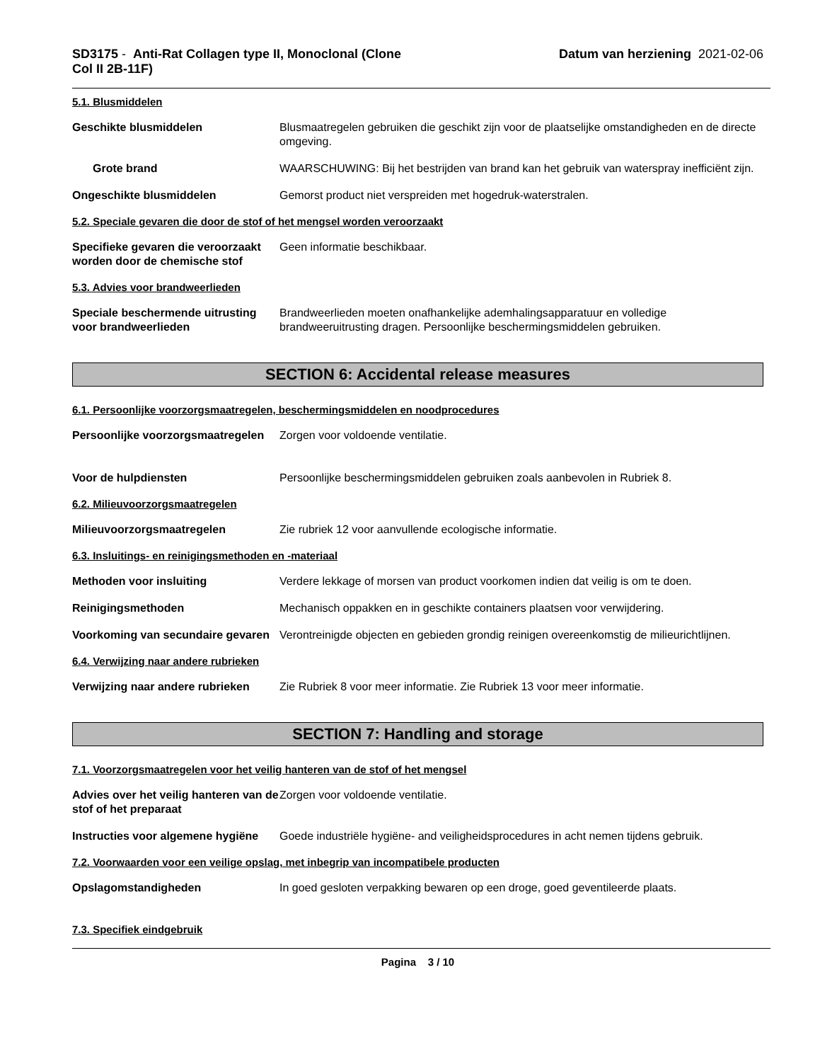SD3175 - Anti-Rat Collagen type II, Monoclonal (Clone
Col II 2B-11F)
Datum van herziening 2021-02-06
5.1. Blusmiddelen
Geschikte blusmiddelen Blusmaatregelen gebruiken die geschikt zijn voor de plaatselijke omstandigheden en de directe omgeving.
Grote brand WAARSCHUWING: Bij het bestrijden van brand kan het gebruik van waterspray inefficiënt zijn.
Ongeschikte blusmiddelen Gemorst product niet verspreiden met hogedruk-waterstralen.
5.2. Speciale gevaren die door de stof of het mengsel worden veroorzaakt
Specifieke gevaren die veroorzaakt worden door de chemische stof
Geen informatie beschikbaar.
5.3. Advies voor brandweerlieden
Speciale beschermende uitrusting voor brandweerlieden
Brandweerlieden moeten onafhankelijke ademhalingsapparatuur en volledige brandweeruitrusting dragen. Persoonlijke beschermingsmiddelen gebruiken.
SECTION 6: Accidental release measures
6.1. Persoonlijke voorzorgsmaatregelen, beschermingsmiddelen en noodprocedures
Persoonlijke voorzorgsmaatregelen
Zorgen voor voldoende ventilatie.
Voor de hulpdiensten Persoonlijke beschermingsmiddelen gebruiken zoals aanbevolen in Rubriek 8.
6.2. Milieuvoorzorgsmaatregelen
Milieuvoorzorgsmaatregelen Zie rubriek 12 voor aanvullende ecologische informatie.
6.3. Insluitings- en reinigingsmethoden en -materiaal
Methoden voor insluiting Verdere lekkage of morsen van product voorkomen indien dat veilig is om te doen.
Reinigingsmethoden Mechanisch oppakken en in geschikte containers plaatsen voor verwijdering.
Voorkoming van secundaire gevaren
Verontreinigde objecten en gebieden grondig reinigen overeenkomstig de milieurichtlijnen.
6.4. Verwijzing naar andere rubrieken
Verwijzing naar andere rubrieken
Zie Rubriek 8 voor meer informatie. Zie Rubriek 13 voor meer informatie.
SECTION 7: Handling and storage
7.1. Voorzorgsmaatregelen voor het veilig hanteren van de stof of het mengsel
Advies over het veilig hanteren van de stof of het preparaat
Zorgen voor voldoende ventilatie.
Instructies voor algemene hygiëne
Goede industriële hygiëne- and veiligheidsprocedures in acht nemen tijdens gebruik.
7.2. Voorwaarden voor een veilige opslag, met inbegrip van incompatibele producten
Opslagomstandigheden In goed gesloten verpakking bewaren op een droge, goed geventileerde plaats.
7.3. Specifiek eindgebruik
Pagina 3 / 10